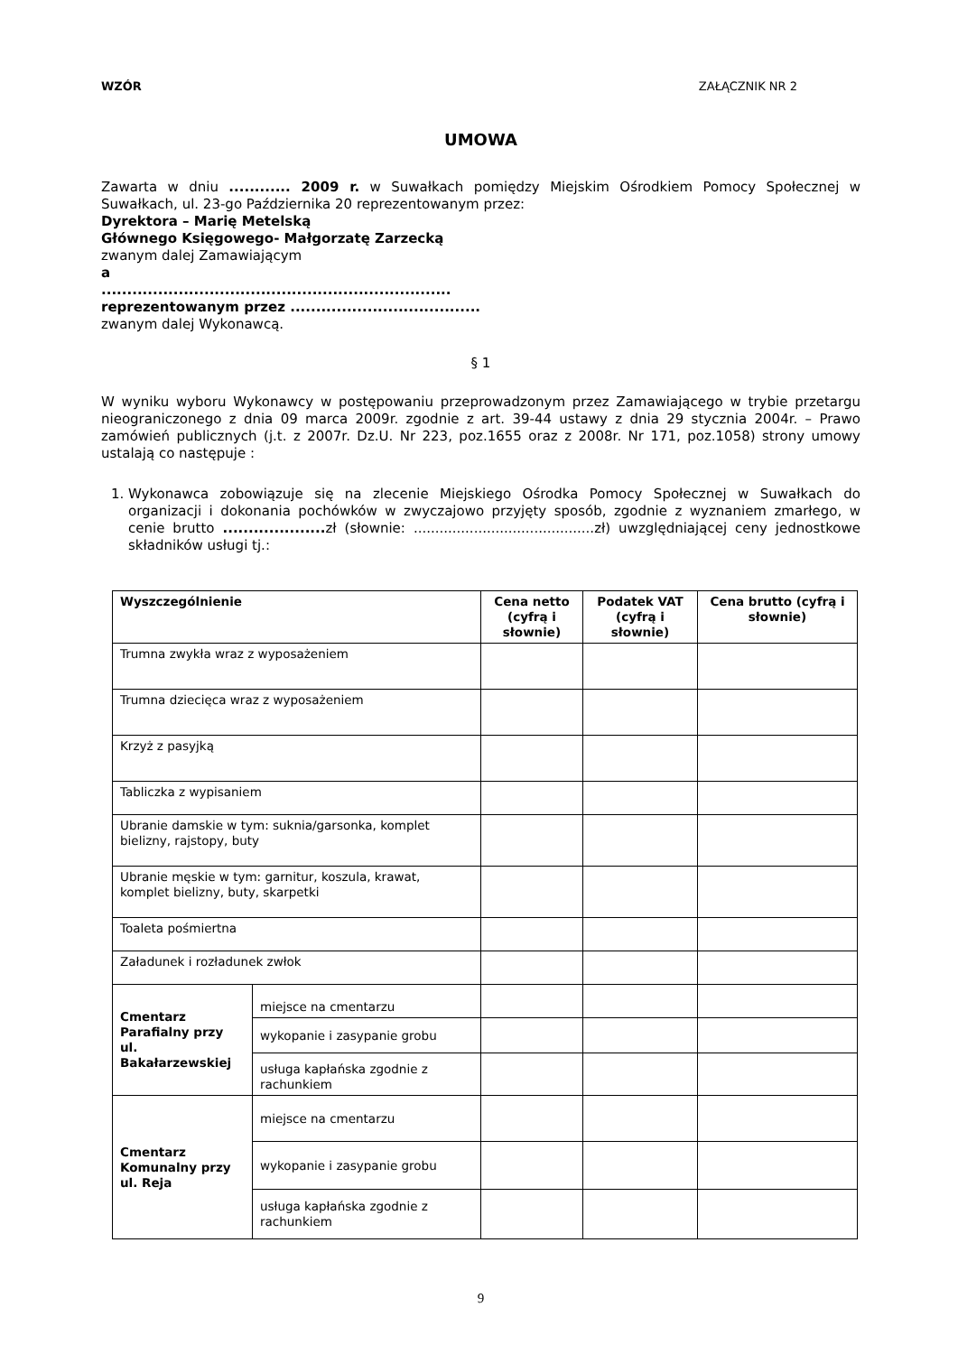WZÓR ZAŁĄCZNIK NR 2
UMOWA
Zawarta w dniu ............ 2009 r. w Suwałkach pomiędzy Miejskim Ośrodkiem Pomocy Społecznej w Suwałkach, ul. 23-go Października 20 reprezentowanym przez:
Dyrektora – Marię Metelską
Głównego Księgowego- Małgorzatę Zarzecką
zwanym dalej Zamawiającym
a
....................................................................
reprezentowanym przez .....................................
zwanym dalej Wykonawcą.
§ 1
W wyniku wyboru Wykonawcy w postępowaniu przeprowadzonym przez Zamawiającego w trybie przetargu nieograniczonego z dnia 09 marca 2009r. zgodnie z art. 39-44 ustawy z dnia 29 stycznia 2004r. – Prawo zamówień publicznych (j.t. z 2007r. Dz.U. Nr 223, poz.1655 oraz z 2008r. Nr 171, poz.1058) strony umowy ustalają co następuje :
1. Wykonawca zobowiązuje się na zlecenie Miejskiego Ośrodka Pomocy Społecznej w Suwałkach do organizacji i dokonania pochówków w zwyczajowo przyjęty sposób, zgodnie z wyznaniem zmarłego, w cenie brutto .................... zł (słownie: ..........................................zł) uwzględniającej ceny jednostkowe składników usługi tj.:
| Wyszczególnienie | | Cena netto (cyfrą i słownie) | Podatek VAT (cyfrą i słownie) | Cena brutto (cyfrą i słownie) |
| --- | --- | --- | --- | --- |
| Trumna zwykła wraz z wyposażeniem | | | | |
| Trumna dziecięca wraz z wyposażeniem | | | | |
| Krzyż z pasyjką | | | | |
| Tabliczka z wypisaniem | | | | |
| Ubranie damskie w tym: suknia/garsonka, komplet bielizny, rajstopy, buty | | | | |
| Ubranie męskie w tym: garnitur, koszula, krawat, komplet bielizny, buty, skarpetki | | | | |
| Toaleta pośmiertna | | | | |
| Załadunek i rozładunek zwłok | | | | |
| Cmentarz Parafialny przy ul. Bakałarzewskiej | miejsce na cmentarzu | | | |
| | wykopanie i zasypanie grobu | | | |
| | usługa kapłańska zgodnie z rachunkiem | | | |
| Cmentarz Komunalny przy ul. Reja | miejsce na cmentarzu | | | |
| | wykopanie i zasypanie grobu | | | |
| | usługa kapłańska zgodnie z rachunkiem | | | |
9